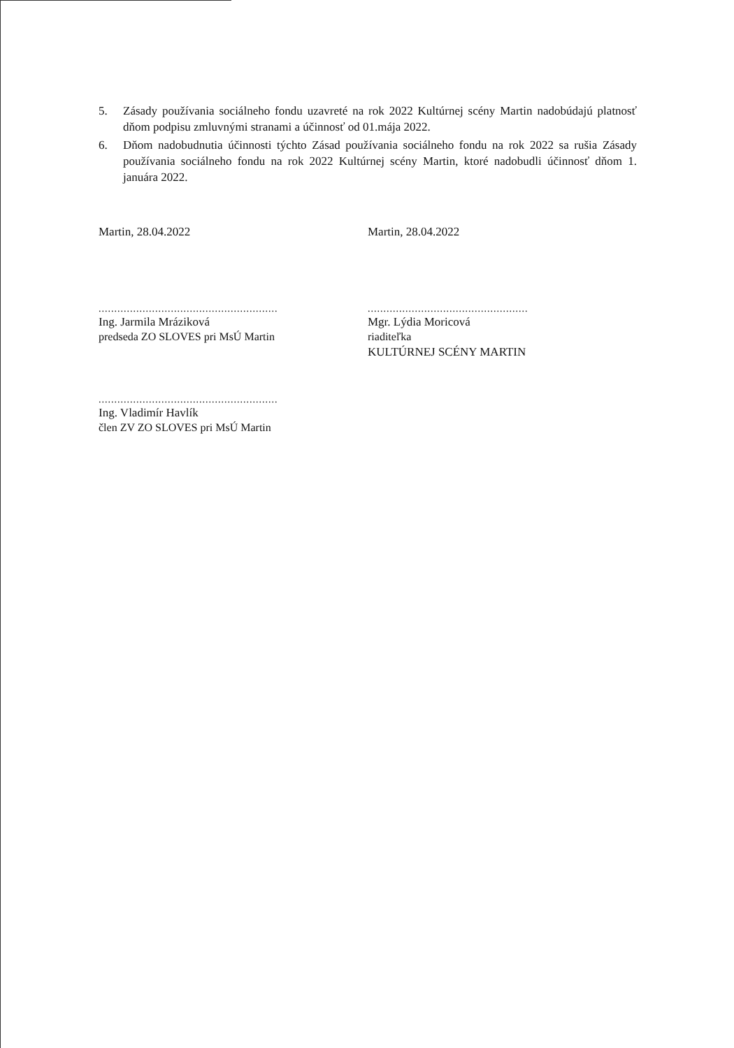5. Zásady používania sociálneho fondu uzavreté na rok 2022 Kultúrnej scény Martin nadobúdajú platnosť dňom podpisu zmluvnými stranami a účinnosť od 01.mája 2022.
6. Dňom nadobudnutia účinnosti týchto Zásad používania sociálneho fondu na rok 2022 sa rušia Zásady používania sociálneho fondu na rok 2022 Kultúrnej scény Martin, ktoré nadobudli účinnosť dňom 1. januára 2022.
Martin, 28.04.2022 Martin, 28.04.2022
.........................................................
Ing. Jarmila Mráziková
predseda ZO SLOVES pri MsÚ Martin
...................................................
Mgr. Lýdia Moricová
riaditeľka
KULTÚRNEJ SCÉNY MARTIN
.........................................................
Ing. Vladimír Havlík
člen ZV ZO SLOVES pri MsÚ Martin